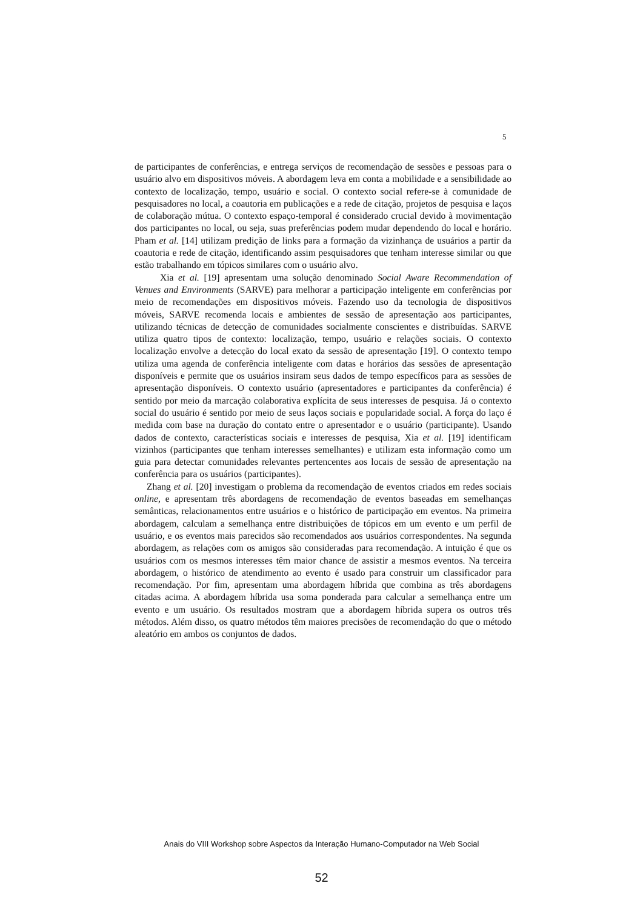5
de participantes de conferências, e entrega serviços de recomendação de sessões e pessoas para o usuário alvo em dispositivos móveis. A abordagem leva em conta a mobilidade e a sensibilidade ao contexto de localização, tempo, usuário e social. O contexto social refere-se à comunidade de pesquisadores no local, a coautoria em publicações e a rede de citação, projetos de pesquisa e laços de colaboração mútua. O contexto espaço-temporal é considerado crucial devido à movimentação dos participantes no local, ou seja, suas preferências podem mudar dependendo do local e horário. Pham et al. [14] utilizam predição de links para a formação da vizinhança de usuários a partir da coautoria e rede de citação, identificando assim pesquisadores que tenham interesse similar ou que estão trabalhando em tópicos similares com o usuário alvo.
Xia et al. [19] apresentam uma solução denominado Social Aware Recommendation of Venues and Environments (SARVE) para melhorar a participação inteligente em conferências por meio de recomendações em dispositivos móveis. Fazendo uso da tecnologia de dispositivos móveis, SARVE recomenda locais e ambientes de sessão de apresentação aos participantes, utilizando técnicas de detecção de comunidades socialmente conscientes e distribuídas. SARVE utiliza quatro tipos de contexto: localização, tempo, usuário e relações sociais. O contexto localização envolve a detecção do local exato da sessão de apresentação [19]. O contexto tempo utiliza uma agenda de conferência inteligente com datas e horários das sessões de apresentação disponíveis e permite que os usuários insiram seus dados de tempo específicos para as sessões de apresentação disponíveis. O contexto usuário (apresentadores e participantes da conferência) é sentido por meio da marcação colaborativa explícita de seus interesses de pesquisa. Já o contexto social do usuário é sentido por meio de seus laços sociais e popularidade social. A força do laço é medida com base na duração do contato entre o apresentador e o usuário (participante). Usando dados de contexto, características sociais e interesses de pesquisa, Xia et al. [19] identificam vizinhos (participantes que tenham interesses semelhantes) e utilizam esta informação como um guia para detectar comunidades relevantes pertencentes aos locais de sessão de apresentação na conferência para os usuários (participantes).
Zhang et al. [20] investigam o problema da recomendação de eventos criados em redes sociais online, e apresentam três abordagens de recomendação de eventos baseadas em semelhanças semânticas, relacionamentos entre usuários e o histórico de participação em eventos. Na primeira abordagem, calculam a semelhança entre distribuições de tópicos em um evento e um perfil de usuário, e os eventos mais parecidos são recomendados aos usuários correspondentes. Na segunda abordagem, as relações com os amigos são consideradas para recomendação. A intuição é que os usuários com os mesmos interesses têm maior chance de assistir a mesmos eventos. Na terceira abordagem, o histórico de atendimento ao evento é usado para construir um classificador para recomendação. Por fim, apresentam uma abordagem híbrida que combina as três abordagens citadas acima. A abordagem híbrida usa soma ponderada para calcular a semelhança entre um evento e um usuário. Os resultados mostram que a abordagem híbrida supera os outros três métodos. Além disso, os quatro métodos têm maiores precisões de recomendação do que o método aleatório em ambos os conjuntos de dados.
Anais do VIII Workshop sobre Aspectos da Interação Humano-Computador na Web Social
52